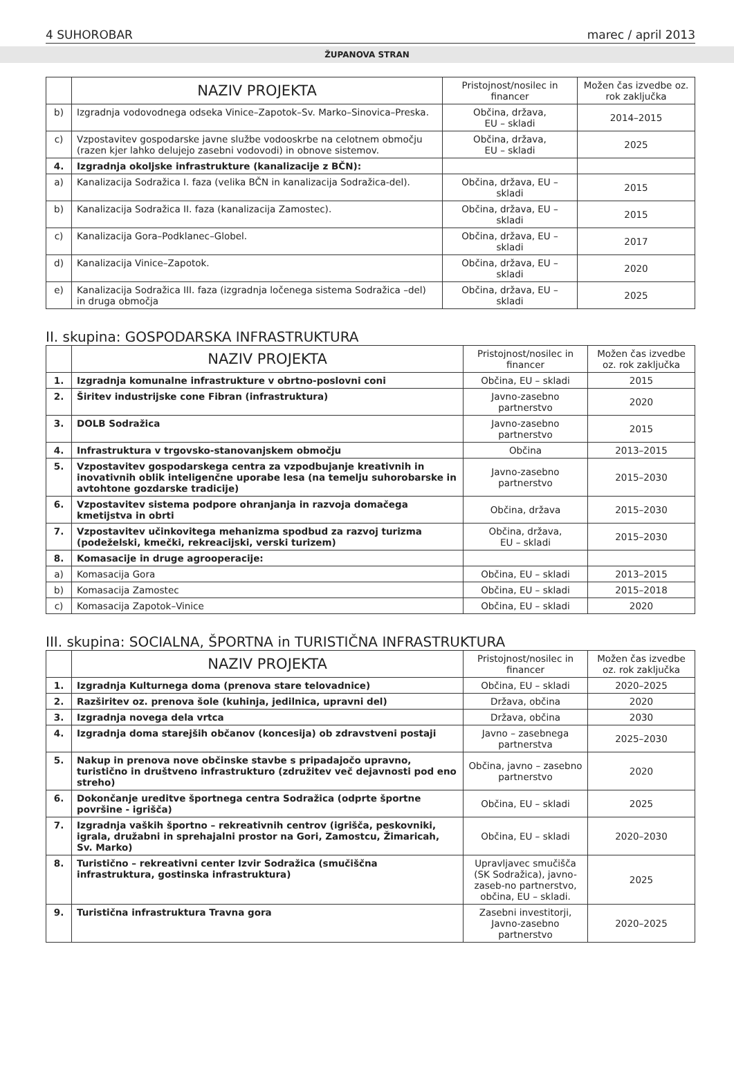4 SUHOROBAR marec / april 2013
ŽUPANOVA STRAN
| | NAZIV PROJEKTA | Pristojnost/nosilec in financer | Možen čas izvedbe oz. rok zaključka |
| --- | --- | --- | --- |
| b) | Izgradnja vodovodnega odseka Vinice–Zapotok–Sv. Marko–Sinovica–Preska. | Občina, država, EU – skladi | 2014–2015 |
| c) | Vzpostavitev gospodarske javne službe vodooskrbe na celotnem območju (razen kjer lahko delujejo zasebni vodovodi) in obnove sistemov. | Občina, država, EU – skladi | 2025 |
| 4. | Izgradnja okoljske infrastrukture (kanalizacije z BČN): | | |
| a) | Kanalizacija Sodražica I. faza (velika BČN in kanalizacija Sodražica-del). | Občina, država, EU – skladi | 2015 |
| b) | Kanalizacija Sodražica II. faza (kanalizacija Zamostec). | Občina, država, EU – skladi | 2015 |
| c) | Kanalizacija Gora–Podklanec–Globel. | Občina, država, EU – skladi | 2017 |
| d) | Kanalizacija Vinice–Zapotok. | Občina, država, EU – skladi | 2020 |
| e) | Kanalizacija Sodražica III. faza (izgradnja ločenega sistema Sodražica –del) in druga območja | Občina, država, EU – skladi | 2025 |
II. skupina: GOSPODARSKA INFRASTRUKTURA
| | NAZIV PROJEKTA | Pristojnost/nosilec in financer | Možen čas izvedbe oz. rok zaključka |
| --- | --- | --- | --- |
| 1. | Izgradnja komunalne infrastrukture v obrtno-poslovni coni | Občina, EU – skladi | 2015 |
| 2. | Širitev industrijske cone Fibran (infrastruktura) | Javno-zasebno partnerstvo | 2020 |
| 3. | DOLB Sodražica | Javno-zasebno partnerstvo | 2015 |
| 4. | Infrastruktura v trgovsko-stanovanjskem območju | Občina | 2013–2015 |
| 5. | Vzpostavitev gospodarskega centra za vzpodbujanje kreativnih in inovativnih oblik inteligenčne uporabe lesa (na temelju suhorobarske in avtohtone gozdarske tradicije) | Javno-zasebno partnerstvo | 2015–2030 |
| 6. | Vzpostavitev sistema podpore ohranjanja in razvoja domačega kmetijstva in obrti | Občina, država | 2015–2030 |
| 7. | Vzpostavitev učinkovitega mehanizma spodbud za razvoj turizma (podeželski, kmečki, rekreacijski, verski turizem) | Občina, država, EU – skladi | 2015–2030 |
| 8. | Komasacije in druge agrooperacije: | | |
| a) | Komasacija Gora | Občina, EU – skladi | 2013–2015 |
| b) | Komasacija Zamostec | Občina, EU – skladi | 2015–2018 |
| c) | Komasacija Zapotok–Vinice | Občina, EU – skladi | 2020 |
III. skupina: SOCIALNA, ŠPORTNA in TURISTIČNA INFRASTRUKTURA
| | NAZIV PROJEKTA | Pristojnost/nosilec in financer | Možen čas izvedbe oz. rok zaključka |
| --- | --- | --- | --- |
| 1. | Izgradnja Kulturnega doma (prenova stare telovadnice) | Občina, EU – skladi | 2020–2025 |
| 2. | Razširitev oz. prenova šole (kuhinja, jedilnica, upravni del) | Država, občina | 2020 |
| 3. | Izgradnja novega dela vrtca | Država, občina | 2030 |
| 4. | Izgradnja doma starejših občanov (koncesija) ob zdravstveni postaji | Javno – zasebnega partnerstva | 2025–2030 |
| 5. | Nakup in prenova nove občinske stavbe s pripadajočo upravno, turistično in društveno infrastrukturo (združitev več dejavnosti pod eno streho) | Občina, javno – zasebno partnerstvo | 2020 |
| 6. | Dokončanje ureditve športnega centra Sodražica (odprte športne površine - igrišča) | Občina, EU – skladi | 2025 |
| 7. | Izgradnja vaških športno – rekreativnih centrov (igrišča, peskovniki, igrala, družabni in sprehajalni prostor na Gori, Zamostcu, Žimaricah, Sv. Marko) | Občina, EU – skladi | 2020–2030 |
| 8. | Turistično – rekreativni center Izvir Sodražica (smučiščna infrastruktura, gostinska infrastruktura) | Upravljavec smučišča (SK Sodražica), javno-zaseb-no partnerstvo, občina, EU – skladi. | 2025 |
| 9. | Turistična infrastruktura Travna gora | Zasebni investitorji, Javno-zasebno partnerstvo | 2020–2025 |